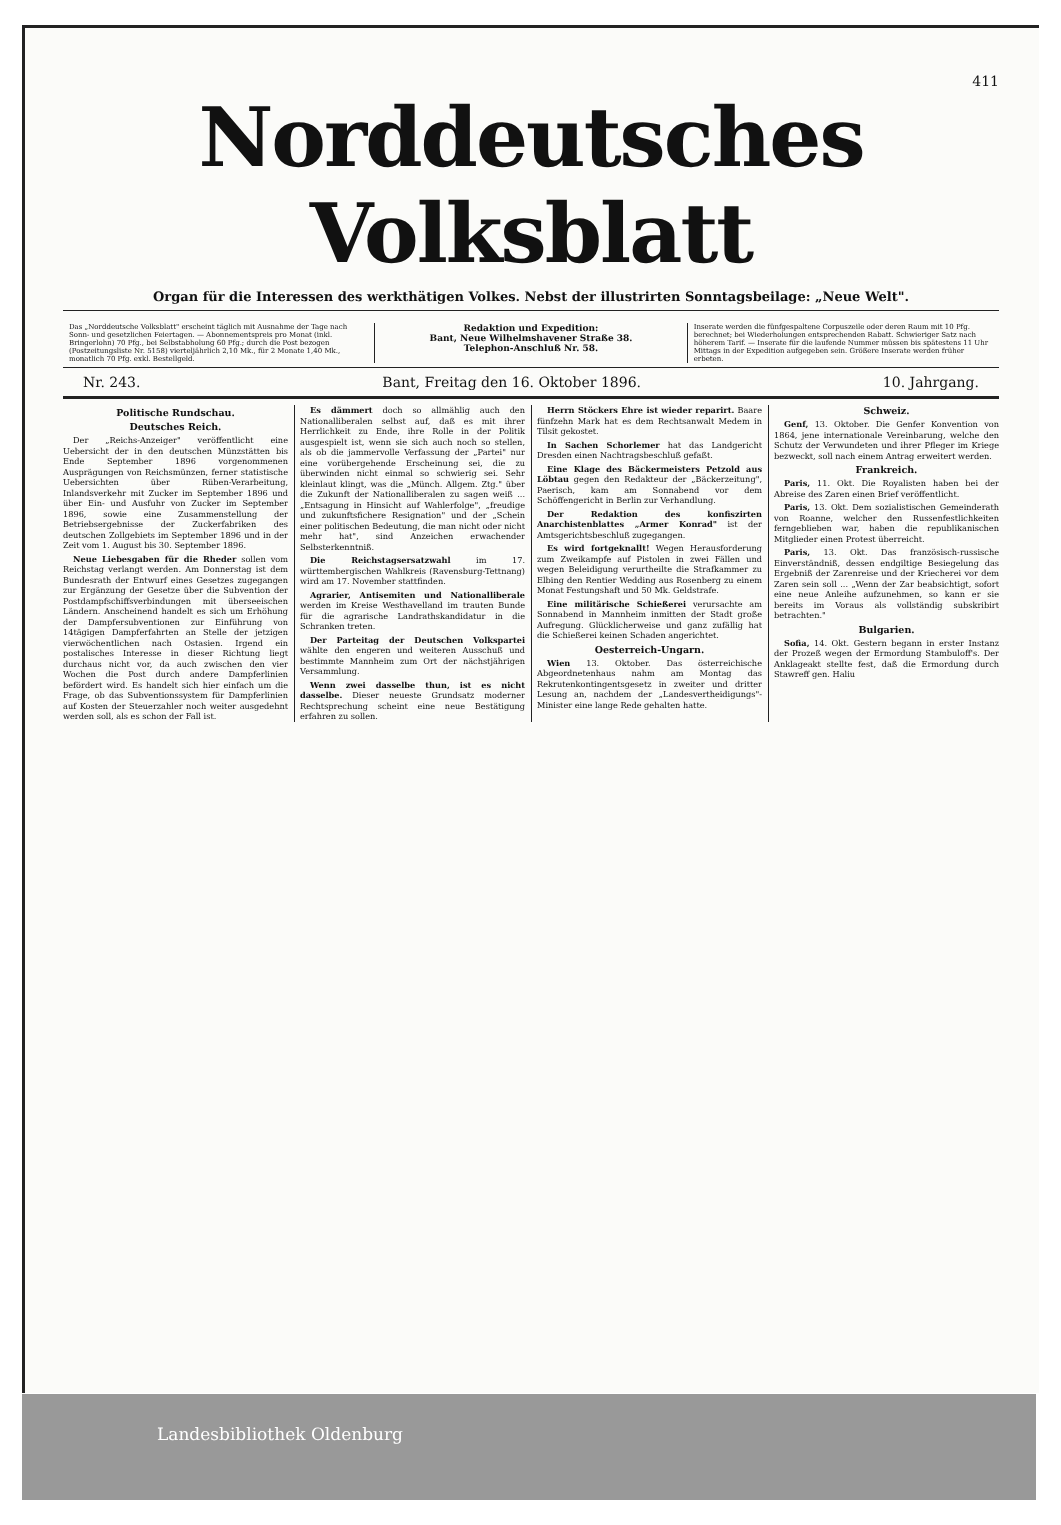411
Norddeutsches Volksblatt
Organ für die Interessen des werkthätigen Volkes. Nebst der illustrirten Sonntagsbeilage: „Neue Welt".
Das „Norddeutsche Volksblatt" erscheint täglich mit Ausnahme der Tage nach Sonn- und gesetzlichen Feiertagen. — Abonnementspreis pro Monat (inkl. Bringerlohn) 70 Pfg., bei Selbstabholung 60 Pfg.; durch die Post bezogen (Postzeitungsliste Nr. 5158) vierteljährlich 2,10 Mk., für 2 Monate 1,40 Mk., monatlich 70 Pfg. exkl. Bestellgeld.
Redaktion und Expedition:
Bant, Neue Wilhelmshavener Straße 38.
Telephon-Anschluß Nr. 58.
Inserate werden die fünfgespaltene Corpuszeile oder deren Raum mit 10 Pfg. berechnet; bei Wiederholungen entsprechenden Rabatt. Schwieriger Satz nach höherem Tarif. — Inserate für die laufende Nummer müssen bis spätestens 11 Uhr Mittags in der Expedition aufgegeben sein. Größere Inserate werden früher erbeten.
Nr. 243. Bant, Freitag den 16. Oktober 1896. 10. Jahrgang.
Politische Rundschau.
Deutsches Reich.
Der „Reichs-Anzeiger" veröffentlicht eine Uebersicht der in den deutschen Münzstätten bis Ende September 1896 vorgenommenen Ausprägungen von Reichsmünzen, ferner statistische Uebersichten über Rüben-Verarbeitung, Inlandsverkehr mit Zucker im September 1896 und über Ein- und Ausfuhr von Zucker im September 1896, sowie eine Zusammenstellung der Betriebsergebnisse der Zuckerfabriken des deutschen Zollgebiets im September 1896 und in der Zeit vom 1. August bis 30. September 1896.
Neue Liebesgaben für die Rheder sollen vom Reichstag verlangt werden. Am Donnerstag ist dem Bundesrath der Entwurf eines Gesetzes zugegangen zur Ergänzung der Gesetze über die Subvention der Postdampfschiffsverbindungen mit überseeischen Ländern. Anscheinend handelt es sich um Erhöhung der Dampfersubventionen zur Einführung von 14tägigen Dampferfahrten an Stelle der jetzigen vierwöchentlichen nach Ostasien. Irgend ein postalisches Interesse in dieser Richtung liegt durchaus nicht vor, da auch zwischen den vier Wochen die Post durch andere Dampferlinien befördert wird. Es handelt sich hier einfach um die Frage, ob das Subventionssystem für Dampferlinien auf Kosten der Steuerzahler noch weiter ausgedehnt werden soll, als es schon der Fall ist.
Es dämmert doch so allmählig auch den Nationalliberalen selbst auf, daß es mit ihrer Herrlichkeit zu Ende, ihre Rolle in der Politik ausgespielt ist, wenn sie sich auch noch so stellen, als ob die jammervolle Verfassung der „Partei" nur eine vorübergehende Erscheinung sei, die zu überwinden nicht einmal so schwierig sei. Sehr kleinlaut klingt, was die „Münch. Allgem. Ztg." über die Zukunft der Nationalliberalen zu sagen weiß ... „Entsagung in Hinsicht auf Wahlerfolge", „freudige und zukunftsfichere Resignation" und der „Schein einer politischen Bedeutung, die man nicht oder nicht mehr hat", sind Anzeichen erwachender Selbsterkenntniß.
Die Reichstagsersatzwahl im 17. württembergischen Wahlkreis (Ravensburg-Tettnang) wird am 17. November stattfinden.
Agrarier, Antisemiten und Nationalliberale werden im Kreise Westhavelland im trauten Bunde für die agrarische Landrathskandidatur in die Schranken treten.
Der Parteitag der Deutschen Volkspartei wählte den engeren und weiteren Ausschuß und bestimmte Mannheim zum Ort der nächstjährigen Versammlung.
Wenn zwei dasselbe thun, ist es nicht dasselbe. Dieser neueste Grundsatz moderner Rechtsprechung scheint eine neue Bestätigung erfahren zu sollen.
Herrn Stöckers Ehre ist wieder reparirt. Baare fünfzehn Mark hat es dem Rechtsanwalt Medem in Tilsit gekostet.
In Sachen Schorlemer hat das Landgericht Dresden einen Nachtragsbeschluß gefaßt.
Eine Klage des Bäckermeisters Petzold aus Löbtau gegen den Redakteur der „Bäckerzeitung", Paerisch, kam am Sonnabend vor dem Schöffengericht in Berlin zur Verhandlung.
Der Redaktion des konfiszirten Anarchistenblattes „Armer Konrad" ist der Amtsgerichtsbeschluß zugegangen.
Es wird fortgeknallt! Wegen Herausforderung zum Zweikampfe auf Pistolen in zwei Fällen und wegen Beleidigung verurtheilte die Strafkammer zu Elbing den Rentier Wedding aus Rosenberg zu einem Monat Festungshaft und 50 Mk. Geldstrafe.
Eine militärische Schießerei verursachte am Sonnabend in Mannheim inmitten der Stadt große Aufregung. Glücklicherweise und ganz zufällig hat die Schießerei keinen Schaden angerichtet.
Oesterreich-Ungarn.
Wien 13. Oktober. Das österreichische Abgeordnetenhaus nahm am Montag das Rekrutenkontingentsgesetz in zweiter und dritter Lesung an, nachdem der „Landesvertheidigungs"-Minister eine lange Rede gehalten hatte.
Schweiz.
Genf, 13. Oktober. Die Genfer Konvention von 1864, jene internationale Vereinbarung, welche den Schutz der Verwundeten und ihrer Pfleger im Kriege bezweckt, soll nach einem Antrag erweitert werden.
Frankreich.
Paris, 11. Okt. Die Royalisten haben bei der Abreise des Zaren einen Brief veröffentlicht.
Paris, 13. Okt. Dem sozialistischen Gemeinderath von Roanne, welcher den Russenfestlichkeiten ferngeblieben war, haben die republikanischen Mitglieder einen Protest überreicht.
Paris, 13. Okt. Das französisch-russische Einverständniß, dessen endgiltige Besiegelung das Ergebniß der Zarenreise und der Kriecherei vor dem Zaren sein soll ... „Wenn der Zar beabsichtigt, sofort eine neue Anleihe aufzunehmen, so kann er sie bereits im Voraus als vollständig subskribirt betrachten."
Bulgarien.
Sofia, 14. Okt. Gestern begann in erster Instanz der Prozeß wegen der Ermordung Stambuloff's. Der Anklageakt stellte fest, daß die Ermordung durch Stawreff gen. Haliu
Landesbibliothek Oldenburg